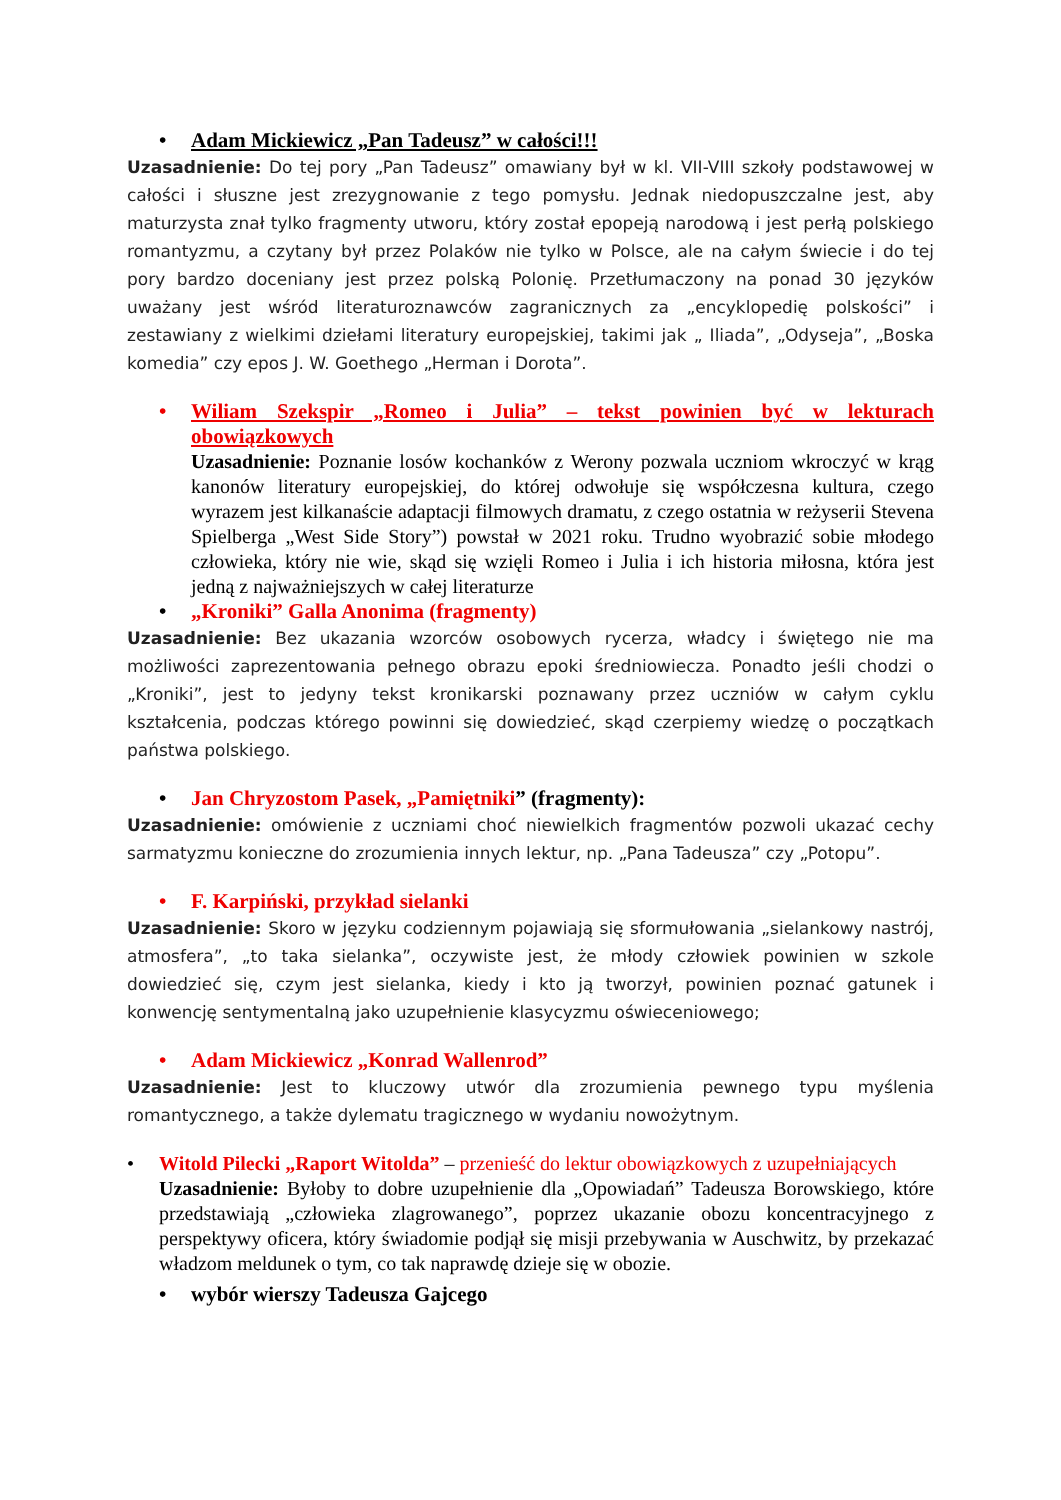• Adam Mickiewicz „Pan Tadeusz” w całości!!!
Uzasadnienie: Do tej pory „Pan Tadeusz” omawiany był w kl. VII-VIII szkoły podstawowej w całości i słuszne jest zrezygnowanie z tego pomysłu. Jednak niedopuszczalne jest, aby maturzysta znał tylko fragmenty utworu, który został epopeją narodową i jest perłą polskiego romantyzmu, a czytany był przez Polaków nie tylko w Polsce, ale na całym świecie i do tej pory bardzo doceniany jest przez polską Polonię. Przetłumaczony na ponad 30 języków uważany jest wśród literaturoznawców zagranicznych za „encyklopedię polskości” i zestawiany z wielkimi dziełami literatury europejskiej, takimi jak „ Iliada”, „Odyseja”, „Boska komedia” czy epos J. W. Goethego „Herman i Dorota”.
• Wiliam Szekspir „Romeo i Julia” – tekst powinien być w lekturach obowiązkowych
Uzasadnienie: Poznanie losów kochanków z Werony pozwala uczniom wkroczyć w krąg kanonów literatury europejskiej, do której odwołuje się współczesna kultura, czego wyrazem jest kilkanaście adaptacji filmowych dramatu, z czego ostatnia w reżyserii Stevena Spielberga „West Side Story”) powstał w 2021 roku. Trudno wyobrazić sobie młodego człowieka, który nie wie, skąd się wzięli Romeo i Julia i ich historia miłosna, która jest jedną z najważniejszych w całej literaturze
• „Kroniki” Galla Anonima (fragmenty)
Uzasadnienie: Bez ukazania wzorców osobowych rycerza, władcy i świętego nie ma możliwości zaprezentowania pełnego obrazu epoki średniowiecza. Ponadto jeśli chodzi o „Kroniki”, jest to jedyny tekst kronikarski poznawany przez uczniów w całym cyklu kształcenia, podczas którego powinni się dowiedzieć, skąd czerpiemy wiedzę o początkach państwa polskiego.
• Jan Chryzostom Pasek, „Pamiętniki” (fragmenty):
Uzasadnienie: omówienie z uczniami choć niewielkich fragmentów pozwoli ukazać cechy sarmatyzmu konieczne do zrozumienia innych lektur, np. „Pana Tadeusza” czy „Potopu”.
• F. Karpiński, przykład sielanki
Uzasadnienie: Skoro w języku codziennym pojawiają się sformułowania „sielankowy nastrój, atmosfera”, „to taka sielanka”, oczywiste jest, że młody człowiek powinien w szkole dowiedzieć się, czym jest sielanka, kiedy i kto ją tworzył, powinien poznać gatunek i konwencję sentymentalną jako uzupełnienie klasycyzmu oświeceniowego;
• Adam Mickiewicz „Konrad Wallenrod”
Uzasadnienie: Jest to kluczowy utwór dla zrozumienia pewnego typu myślenia romantycznego, a także dylematu tragicznego w wydaniu nowożytnym.
• Witold Pilecki „Raport Witolda” – przenieść do lektur obowiązkowych z uzupełniających
Uzasadnienie: Byłoby to dobre uzupełnienie dla „Opowiadań” Tadeusza Borowskiego, które przedstawiają „człowieka zlagrowanego”, poprzez ukazanie obozu koncentracyjnego z perspektywy oficera, który świadomie podjął się misji przebywania w Auschwitz, by przekazać władzom meldunek o tym, co tak naprawdę dzieje się w obozie.
• wybór wierszy Tadeusza Gajcego